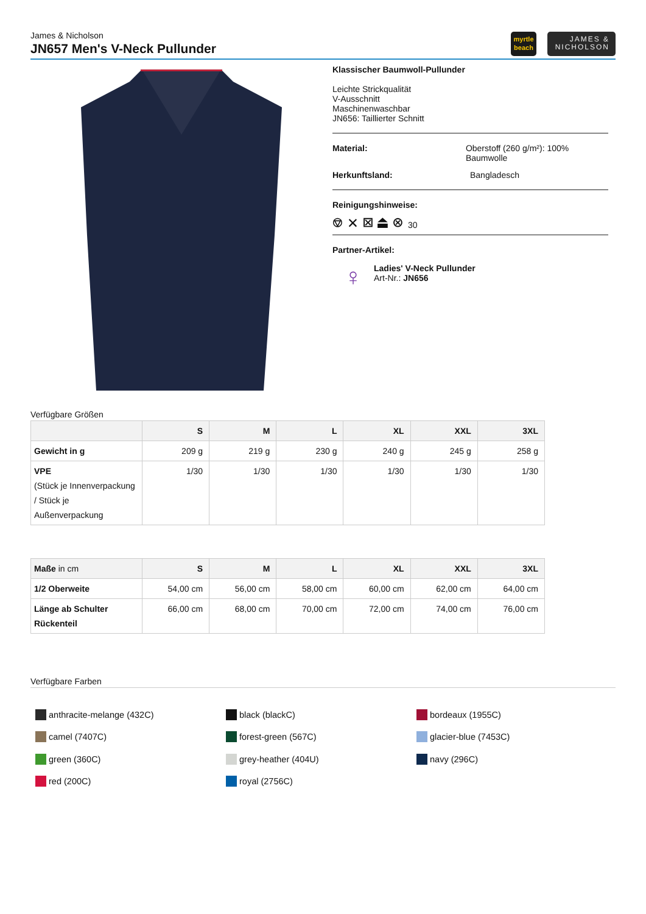James & Nicholson
JN657 Men's V-Neck Pullunder
myrtle
beach
JAMES &
NICHOLSON
Klassischer Baumwoll-Pullunder
Leichte Strickqualität
V-Ausschnitt
Maschinenwaschbar
JN656: Taillierter Schnitt
Material: Oberstoff (260 g/m²): 100% Baumwolle
Herkunftsland: Bangladesch
Reinigungshinweise:
⎊ ✕ ⊠ ⏏ ⊗ 30
Partner-Artikel:
♀
Ladies' V-Neck Pullunder
Art-Nr.: JN656
Verfügbare Größen
| | S | M | L | XL | XXL | 3XL |
| --- | --- | --- | --- | --- | --- | --- |
| Gewicht in g | 209 g | 219 g | 230 g | 240 g | 245 g | 258 g |
| VPE (Stück je Innenverpackung / Stück je Außenverpackung | 1/30 | 1/30 | 1/30 | 1/30 | 1/30 | 1/30 |
| Maße in cm | S | M | L | XL | XXL | 3XL |
| --- | --- | --- | --- | --- | --- | --- |
| 1/2 Oberweite | 54,00 cm | 56,00 cm | 58,00 cm | 60,00 cm | 62,00 cm | 64,00 cm |
| Länge ab Schulter Rückenteil | 66,00 cm | 68,00 cm | 70,00 cm | 72,00 cm | 74,00 cm | 76,00 cm |
Verfügbare Farben
anthracite-melange (432C)
camel (7407C)
green (360C)
red (200C)
black (blackC)
forest-green (567C)
grey-heather (404U)
royal (2756C)
bordeaux (1955C)
glacier-blue (7453C)
navy (296C)